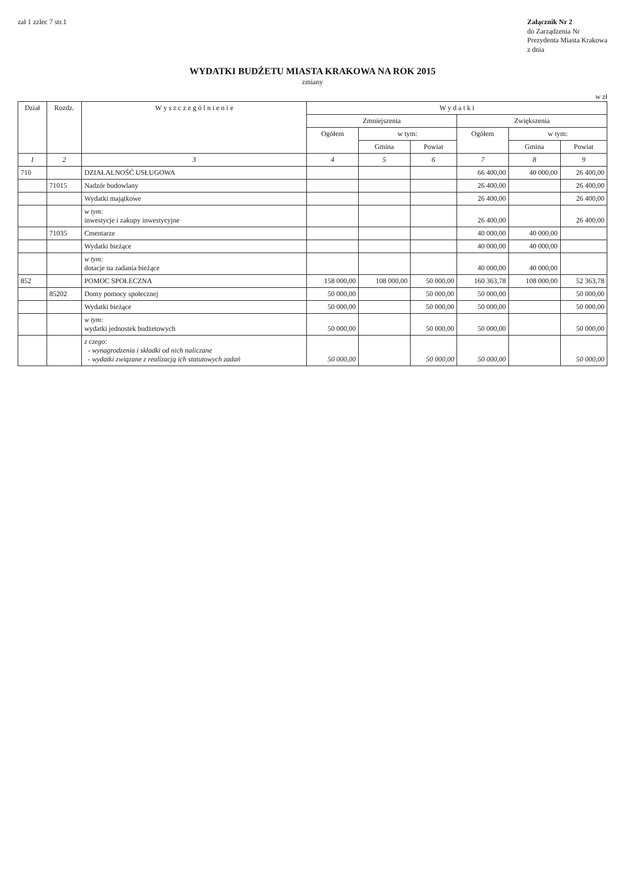zał 1 zzlec 7 str.1
Załącznik Nr 2
do Zarządzenia Nr
Prezydenta Miasta Krakowa
z dnia
WYDATKI BUDŻETU MIASTA KRAKOWA NA ROK 2015
zmiany
w zł
| Dział | Rozdz. | W y s z c z e g ó l n i e n i e | W y d a t k i | | | | | |
| --- | --- | --- | --- | --- | --- | --- | --- | --- |
| | | | Zmniejszenia | | | Zwiększenia | | |
| | | | Ogółem | w tym: | | Ogółem | w tym: | |
| | | | | Gmina | Powiat | | Gmina | Powiat |
| 1 | 2 | 3 | 4 | 5 | 6 | 7 | 8 | 9 |
| 710 | | DZIAŁALNOŚĆ USŁUGOWA | | | | 66 400,00 | 40 000,00 | 26 400,00 |
| | 71015 | Nadzór budowlany | | | | 26 400,00 | | 26 400,00 |
| | | Wydatki majątkowe | | | | 26 400,00 | | 26 400,00 |
| | | w tym: inwestycje i zakupy inwestycyjne | | | | 26 400,00 | | 26 400,00 |
| | 71035 | Cmentarze | | | | 40 000,00 | 40 000,00 | |
| | | Wydatki bieżące | | | | 40 000,00 | 40 000,00 | |
| | | w tym: dotacje na zadania bieżące | | | | 40 000,00 | 40 000,00 | |
| 852 | | POMOC SPOŁECZNA | 158 000,00 | 108 000,00 | 50 000,00 | 160 363,78 | 108 000,00 | 52 363,78 |
| | 85202 | Domy pomocy społecznej | 50 000,00 | | 50 000,00 | 50 000,00 | | 50 000,00 |
| | | Wydatki bieżące | 50 000,00 | | 50 000,00 | 50 000,00 | | 50 000,00 |
| | | w tym: wydatki jednostek budżetowych | 50 000,00 | | 50 000,00 | 50 000,00 | | 50 000,00 |
| | | z czego: - wynagrodzenia i składki od nich naliczane - wydatki związane z realizacją ich statutowych zadań | 50 000,00 | | 50 000,00 | 50 000,00 | | 50 000,00 |